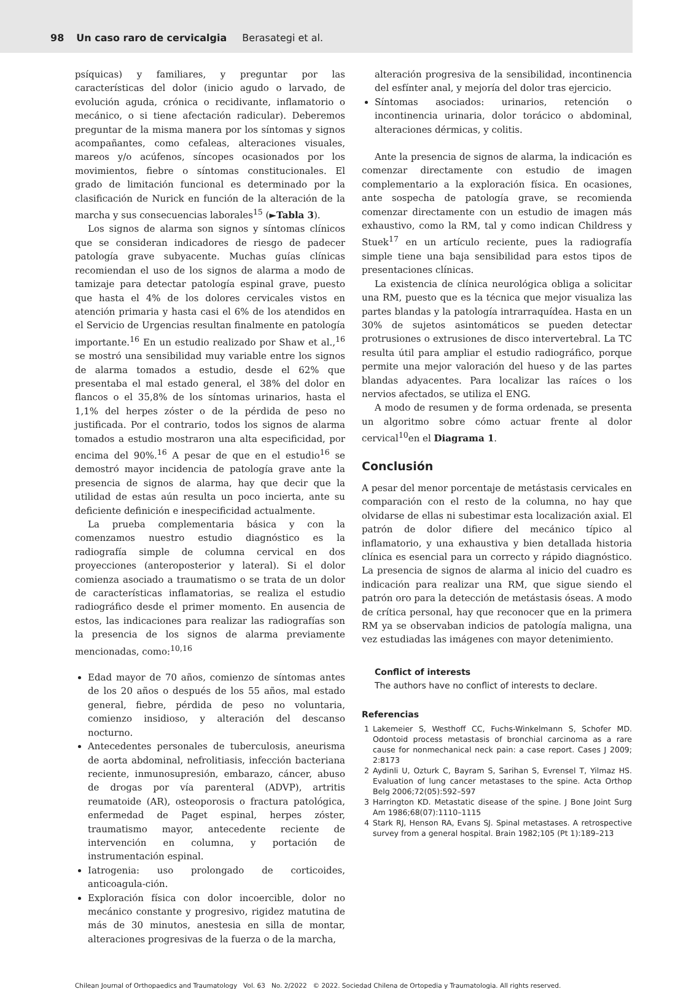98 Un caso raro de cervicalgia Berasategi et al.
psíquicas) y familiares, y preguntar por las características del dolor (inicio agudo o larvado, de evolución aguda, crónica o recidivante, inflamatorio o mecánico, o si tiene afectación radicular). Deberemos preguntar de la misma manera por los síntomas y signos acompañantes, como cefaleas, alteraciones visuales, mareos y/o acúfenos, síncopes ocasionados por los movimientos, fiebre o síntomas constitucionales. El grado de limitación funcional es determinado por la clasificación de Nurick en función de la alteración de la marcha y sus consecuencias laborales<sup>15</sup> (►Tabla 3).
Los signos de alarma son signos y síntomas clínicos que se consideran indicadores de riesgo de padecer patología grave subyacente. Muchas guías clínicas recomiendan el uso de los signos de alarma a modo de tamizaje para detectar patología espinal grave, puesto que hasta el 4% de los dolores cervicales vistos en atención primaria y hasta casi el 6% de los atendidos en el Servicio de Urgencias resultan finalmente en patología importante.<sup>16</sup> En un estudio realizado por Shaw et al.,<sup>16</sup> se mostró una sensibilidad muy variable entre los signos de alarma tomados a estudio, desde el 62% que presentaba el mal estado general, el 38% del dolor en flancos o el 35,8% de los síntomas urinarios, hasta el 1,1% del herpes zóster o de la pérdida de peso no justificada. Por el contrario, todos los signos de alarma tomados a estudio mostraron una alta especificidad, por encima del 90%.<sup>16</sup> A pesar de que en el estudio<sup>16</sup> se demostró mayor incidencia de patología grave ante la presencia de signos de alarma, hay que decir que la utilidad de estas aún resulta un poco incierta, ante su deficiente definición e inespecificidad actualmente.
La prueba complementaria básica y con la comenzamos nuestro estudio diagnóstico es la radiografía simple de columna cervical en dos proyecciones (anteroposterior y lateral). Si el dolor comienza asociado a traumatismo o se trata de un dolor de características inflamatorias, se realiza el estudio radiográfico desde el primer momento. En ausencia de estos, las indicaciones para realizar las radiografías son la presencia de los signos de alarma previamente mencionadas, como:<sup>10,16</sup>
Edad mayor de 70 años, comienzo de síntomas antes de los 20 años o después de los 55 años, mal estado general, fiebre, pérdida de peso no voluntaria, comienzo insidioso, y alteración del descanso nocturno.
Antecedentes personales de tuberculosis, aneurisma de aorta abdominal, nefrolitiasis, infección bacteriana reciente, inmunosupresión, embarazo, cáncer, abuso de drogas por vía parenteral (ADVP), artritis reumatoide (AR), osteoporosis o fractura patológica, enfermedad de Paget espinal, herpes zóster, traumatismo mayor, antecedente reciente de intervención en columna, y portación de instrumentación espinal.
Iatrogenia: uso prolongado de corticoides, anticoagula-ción.
Exploración física con dolor incoercible, dolor no mecánico constante y progresivo, rigidez matutina de más de 30 minutos, anestesia en silla de montar, alteraciones progresivas de la fuerza o de la marcha,
alteración progresiva de la sensibilidad, incontinencia del esfínter anal, y mejoría del dolor tras ejercicio.
Síntomas asociados: urinarios, retención o incontinencia urinaria, dolor torácico o abdominal, alteraciones dérmicas, y colitis.
Ante la presencia de signos de alarma, la indicación es comenzar directamente con estudio de imagen complementario a la exploración física. En ocasiones, ante sospecha de patología grave, se recomienda comenzar directamente con un estudio de imagen más exhaustivo, como la RM, tal y como indican Childress y Stuek<sup>17</sup> en un artículo reciente, pues la radiografía simple tiene una baja sensibilidad para estos tipos de presentaciones clínicas.
La existencia de clínica neurológica obliga a solicitar una RM, puesto que es la técnica que mejor visualiza las partes blandas y la patología intrarraquídea. Hasta en un 30% de sujetos asintomáticos se pueden detectar protrusiones o extrusiones de disco intervertebral. La TC resulta útil para ampliar el estudio radiográfico, porque permite una mejor valoración del hueso y de las partes blandas adyacentes. Para localizar las raíces o los nervios afectados, se utiliza el ENG.
A modo de resumen y de forma ordenada, se presenta un algoritmo sobre cómo actuar frente al dolor cervical<sup>10</sup>en el Diagrama 1.
Conclusión
A pesar del menor porcentaje de metástasis cervicales en comparación con el resto de la columna, no hay que olvidarse de ellas ni subestimar esta localización axial. El patrón de dolor difiere del mecánico típico al inflamatorio, y una exhaustiva y bien detallada historia clínica es esencial para un correcto y rápido diagnóstico. La presencia de signos de alarma al inicio del cuadro es indicación para realizar una RM, que sigue siendo el patrón oro para la detección de metástasis óseas. A modo de crítica personal, hay que reconocer que en la primera RM ya se observaban indicios de patología maligna, una vez estudiadas las imágenes con mayor detenimiento.
Conflict of interests
The authors have no conflict of interests to declare.
Referencias
1 Lakemeier S, Westhoff CC, Fuchs-Winkelmann S, Schofer MD. Odontoid process metastasis of bronchial carcinoma as a rare cause for nonmechanical neck pain: a case report. Cases J 2009; 2:8173
2 Aydinli U, Ozturk C, Bayram S, Sarihan S, Evrensel T, Yilmaz HS. Evaluation of lung cancer metastases to the spine. Acta Orthop Belg 2006;72(05):592–597
3 Harrington KD. Metastatic disease of the spine. J Bone Joint Surg Am 1986;68(07):1110–1115
4 Stark RJ, Henson RA, Evans SJ. Spinal metastases. A retrospective survey from a general hospital. Brain 1982;105 (Pt 1):189–213
Chilean Journal of Orthopaedics and Traumatology Vol. 63 No. 2/2022 © 2022. Sociedad Chilena de Ortopedia y Traumatologia. All rights reserved.